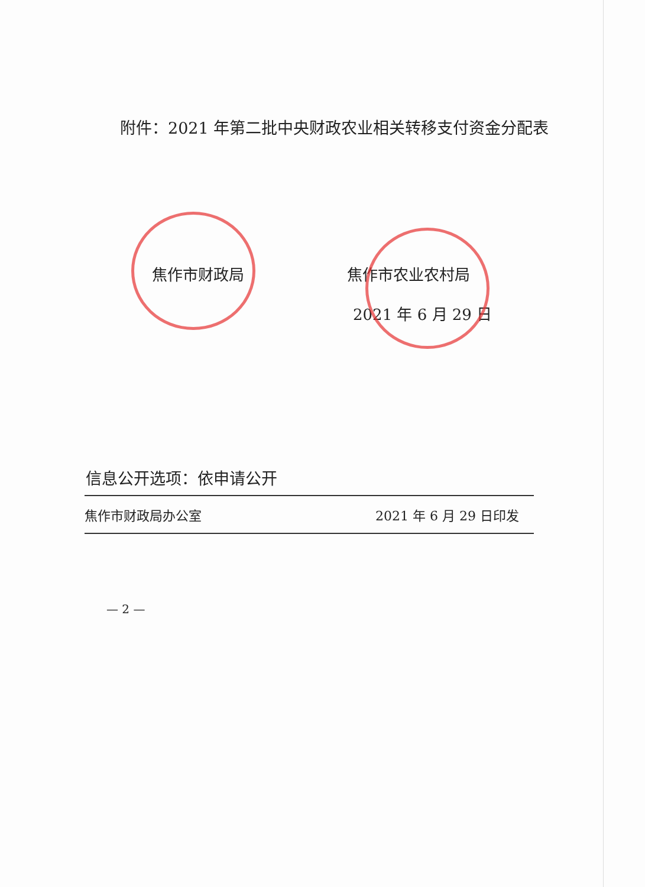附件：2021 年第二批中央财政农业相关转移支付资金分配表
焦作市财政局 焦作市农业农村局
2021 年 6 月 29 日
信息公开选项：依申请公开
焦作市财政局办公室 2021 年 6 月 29 日印发
— 2 —